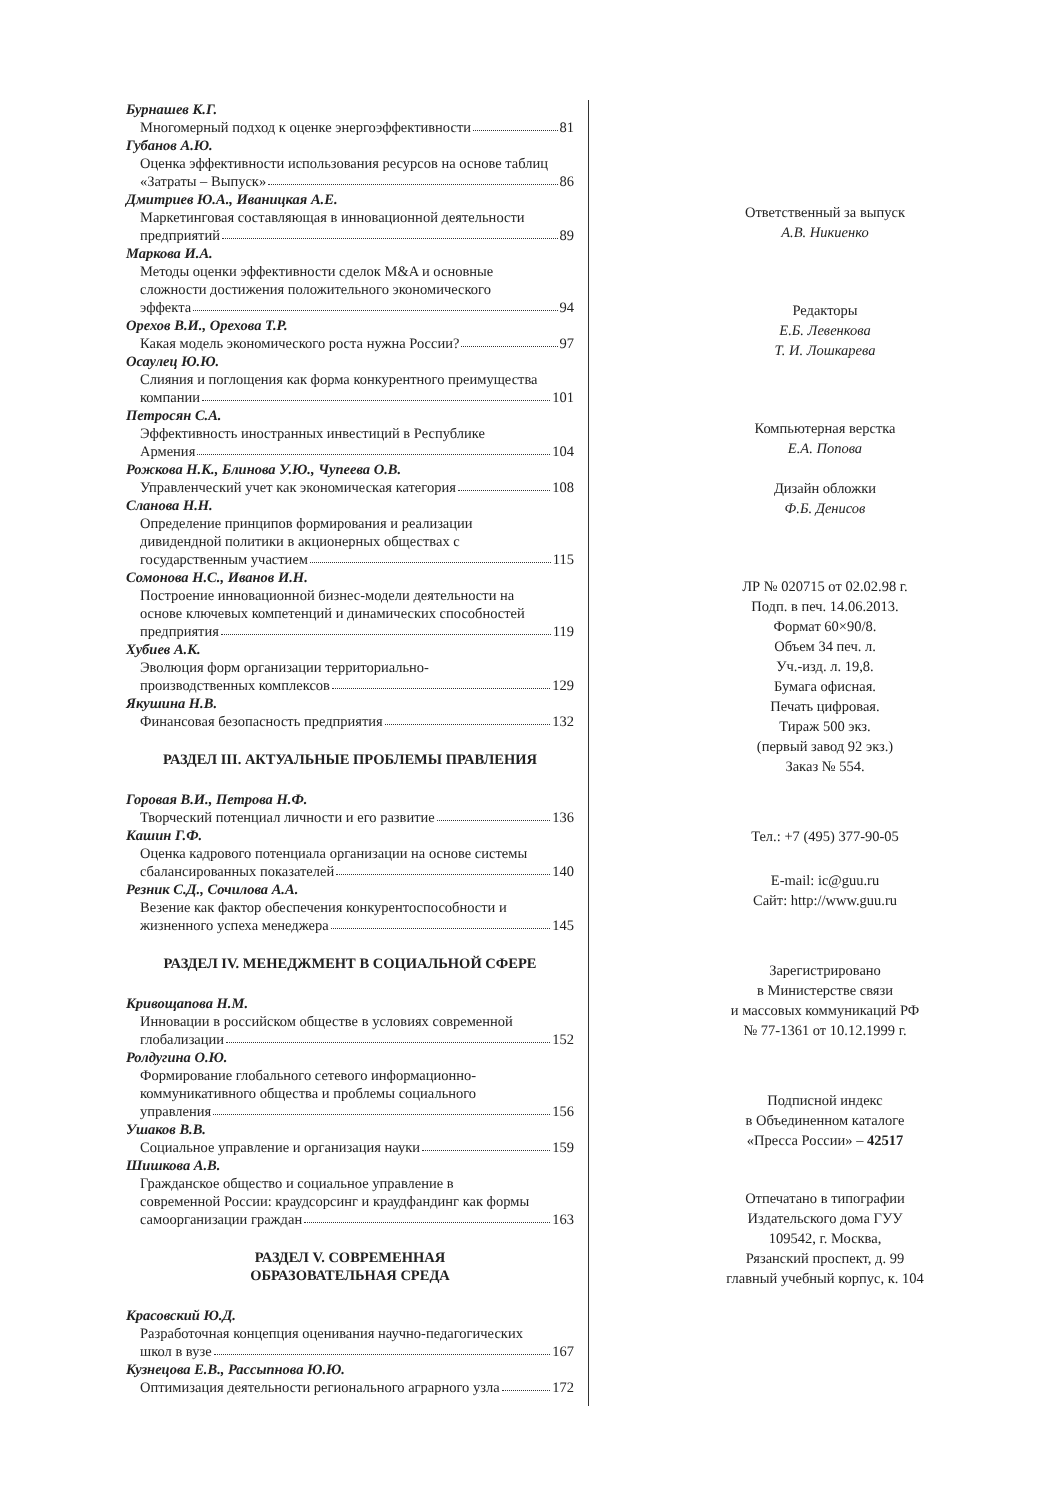Бурнашев К.Г.
Многомерный подход к оценке энергоэффективности 81
Губанов А.Ю.
Оценка эффективности использования ресурсов на основе таблиц
«Затраты – Выпуск» 86
Дмитриев Ю.А., Иваницкая А.Е.
Маркетинговая составляющая в инновационной деятельности
предприятий 89
Маркова И.А.
Методы оценки эффективности сделок M&A и основные
сложности достижения положительного экономического
эффекта 94
Орехов В.И., Орехова Т.Р.
Какая модель экономического роста нужна России? 97
Осаулец Ю.Ю.
Слияния и поглощения как форма конкурентного преимущества
компании 101
Петросян С.А.
Эффективность иностранных инвестиций в Республике
Армения 104
Рожкова Н.К., Блинова У.Ю., Чупеева О.В.
Управленческий учет как экономическая категория 108
Сланова Н.Н.
Определение принципов формирования и реализации
дивидендной политики в акционерных обществах с
государственным участием 115
Сомонова Н.С., Иванов И.Н.
Построение инновационной бизнес-модели деятельности на
основе ключевых компетенций и динамических способностей
предприятия 119
Хубиев А.К.
Эволюция форм организации территориально-
производственных комплексов 129
Якушина Н.В.
Финансовая безопасность предприятия 132
РАЗДЕЛ III. АКТУАЛЬНЫЕ ПРОБЛЕМЫ ПРАВЛЕНИЯ
Горовая В.И., Петрова Н.Ф.
Творческий потенциал личности и его развитие 136
Кашин Г.Ф.
Оценка кадрового потенциала организации на основе системы
сбалансированных показателей 140
Резник С.Д., Сочилова А.А.
Везение как фактор обеспечения конкурентоспособности и
жизненного успеха менеджера 145
РАЗДЕЛ IV. МЕНЕДЖМЕНТ В СОЦИАЛЬНОЙ СФЕРЕ
Кривощапова Н.М.
Инновации в российском обществе в условиях современной
глобализации 152
Ролдугина О.Ю.
Формирование глобального сетевого информационно-
коммуникативного общества и проблемы социального
управления 156
Ушаков В.В.
Социальное управление и организация науки 159
Шишкова А.В.
Гражданское общество и социальное управление в
современной России: краудсорсинг и краудфандинг как формы
самоорганизации граждан 163
РАЗДЕЛ V. СОВРЕМЕННАЯ
ОБРАЗОВАТЕЛЬНАЯ СРЕДА
Красовский Ю.Д.
Разработочная концепция оценивания научно-педагогических
школ в вузе 167
Кузнецова Е.В., Рассыпнова Ю.Ю.
Оптимизация деятельности регионального аграрного узла 172
Ответственный за выпуск
А.В. Никиенко
Редакторы
Е.Б. Левенкова
Т. И. Лошкарева
Компьютерная верстка
Е.А. Попова
Дизайн обложки
Ф.Б. Денисов
ЛР № 020715 от 02.02.98 г.
Подп. в печ. 14.06.2013.
Формат 60×90/8.
Объем 34 печ. л.
Уч.-изд. л. 19,8.
Бумага офисная.
Печать цифровая.
Тираж 500 экз.
(первый завод 92 экз.)
Заказ № 554.
Тел.: +7 (495) 377-90-05
E-mail: ic@guu.ru
Сайт: http://www.guu.ru
Зарегистрировано
в Министерстве связи
и массовых коммуникаций РФ
№ 77-1361 от 10.12.1999 г.
Подписной индекс
в Объединенном каталоге
«Пресса России» – 42517
Отпечатано в типографии
Издательского дома ГУУ
109542, г. Москва,
Рязанский проспект, д. 99
главный учебный корпус, к. 104